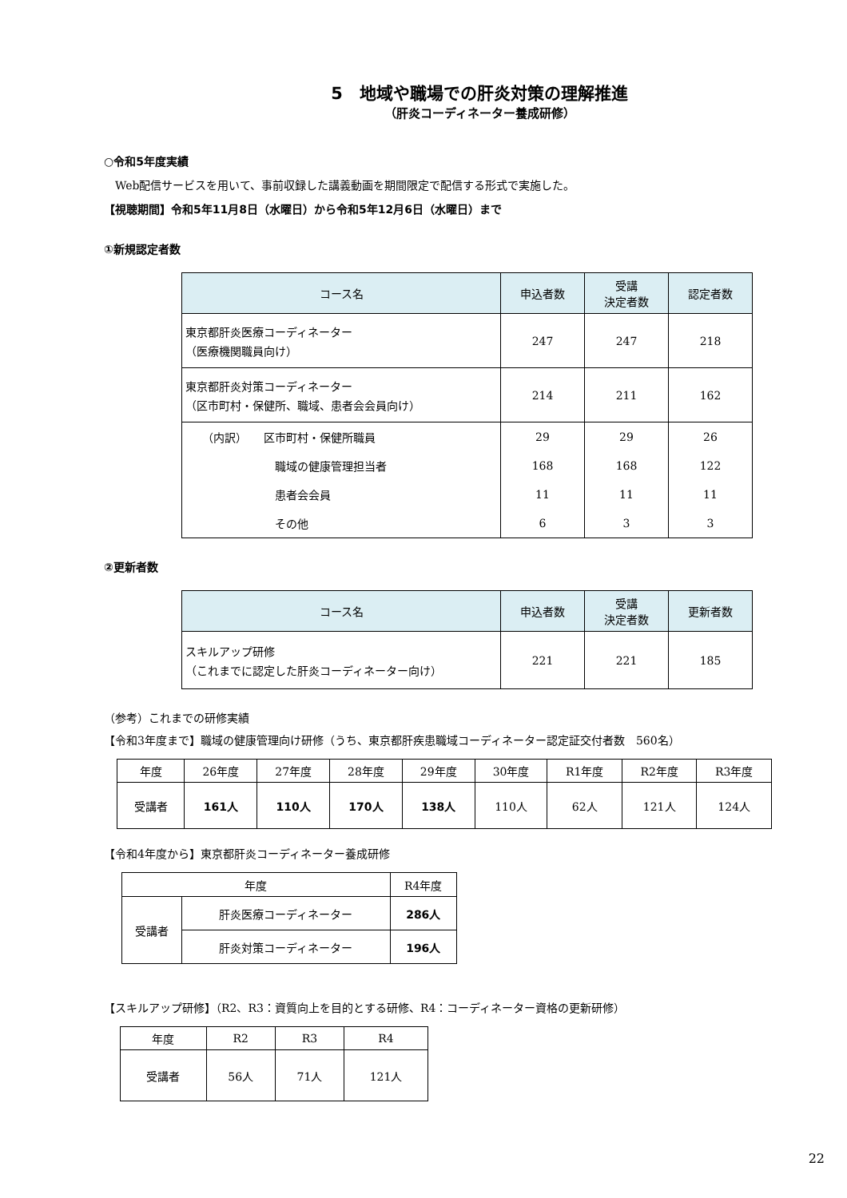5　地域や職場での肝炎対策の理解推進
（肝炎コーディネーター養成研修）
○令和5年度実績
　Web配信サービスを用いて、事前収録した講義動画を期間限定で配信する形式で実施した。
【視聴期間】令和5年11月8日（水曜日）から令和5年12月6日（水曜日）まで
①新規認定者数
| コース名 | 申込者数 | 受講 決定者数 | 認定者数 |
| --- | --- | --- | --- |
| 東京都肝炎医療コーディネーター （医療機関職員向け） | 247 | 247 | 218 |
| 東京都肝炎対策コーディネーター （区市町村・保健所、職域、患者会会員向け） | 214 | 211 | 162 |
| （内訳） 区市町村・保健所職員 | 29 | 29 | 26 |
| 職域の健康管理担当者 | 168 | 168 | 122 |
| 患者会会員 | 11 | 11 | 11 |
| その他 | 6 | 3 | 3 |
②更新者数
| コース名 | 申込者数 | 受講 決定者数 | 更新者数 |
| --- | --- | --- | --- |
| スキルアップ研修 （これまでに認定した肝炎コーディネーター向け） | 221 | 221 | 185 |
（参考）これまでの研修実績
【令和3年度まで】職域の健康管理向け研修（うち、東京都肝疾患職域コーディネーター認定証交付者数　560名）
| 年度 | 26年度 | 27年度 | 28年度 | 29年度 | 30年度 | R1年度 | R2年度 | R3年度 |
| 受講者 | 161人 | 110人 | 170人 | 138人 | 110人 | 62人 | 121人 | 124人 |
【令和4年度から】東京都肝炎コーディネーター養成研修
| 年度 | | R4年度 |
| 受講者 | 肝炎医療コーディネーター | 286人 |
| | 肝炎対策コーディネーター | 196人 |
【スキルアップ研修】（R2、R3：資質向上を目的とする研修、R4：コーディネーター資格の更新研修）
| 年度 | R2 | R3 | R4 |
| 受講者 | 56人 | 71人 | 121人 |
22